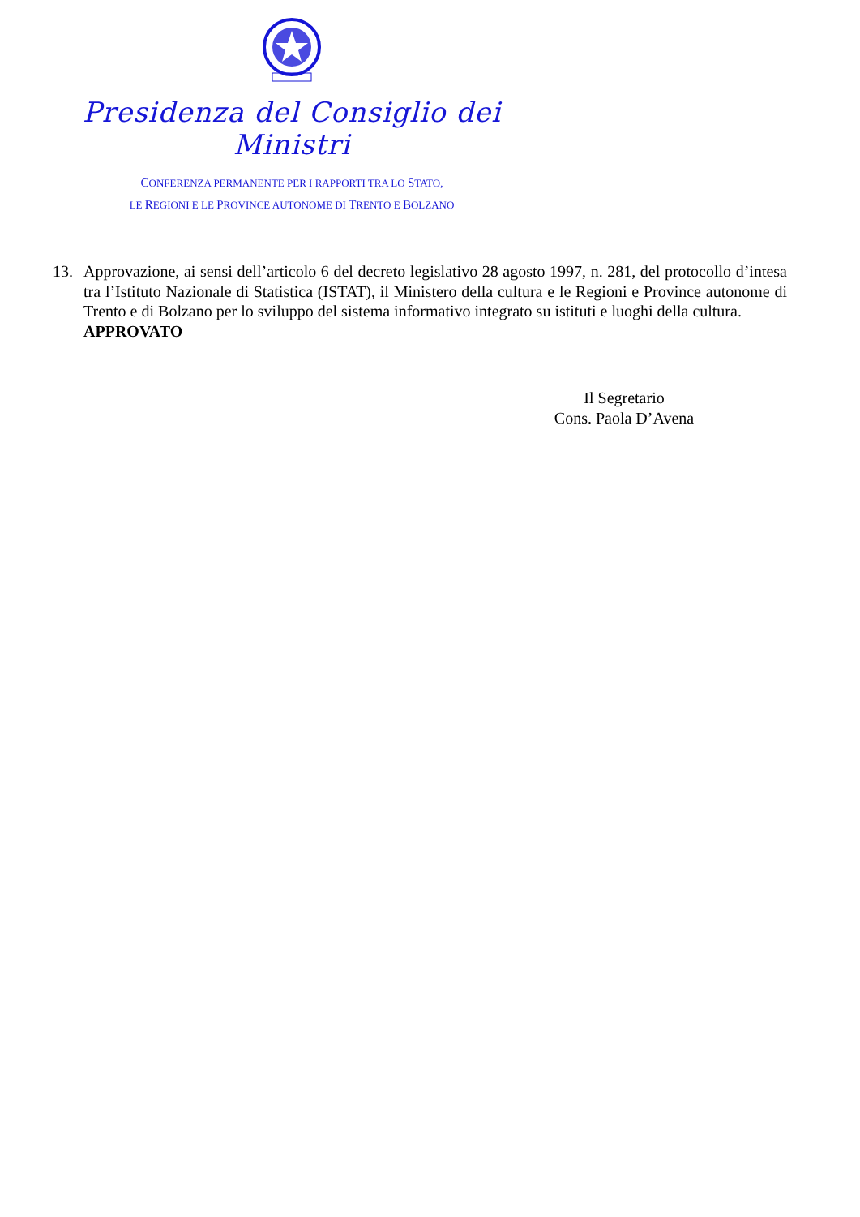Presidenza del Consiglio dei Ministri
CONFERENZA PERMANENTE PER I RAPPORTI TRA LO STATO,
LE REGIONI E LE PROVINCE AUTONOME DI TRENTO E BOLZANO
13. Approvazione, ai sensi dell’articolo 6 del decreto legislativo 28 agosto 1997, n. 281, del protocollo d’intesa tra l’Istituto Nazionale di Statistica (ISTAT), il Ministero della cultura e le Regioni e Province autonome di Trento e di Bolzano per lo sviluppo del sistema informativo integrato su istituti e luoghi della cultura.
APPROVATO
Il Segretario
Cons. Paola D’Avena